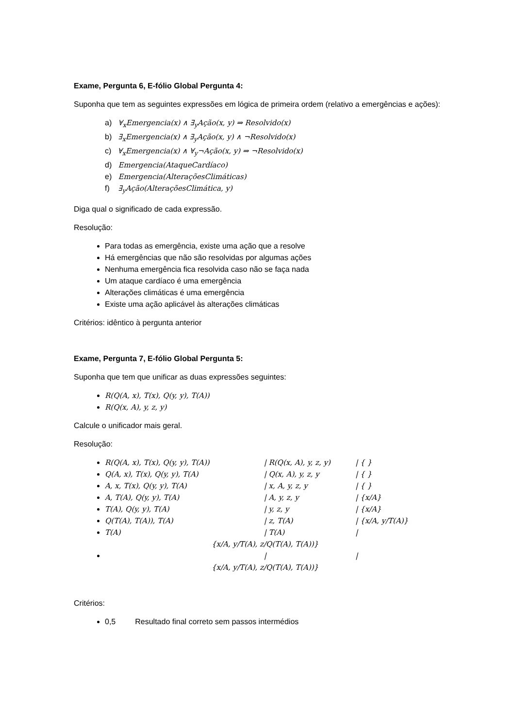Exame, Pergunta 6, E-fólio Global Pergunta 4:
Suponha que tem as seguintes expressões em lógica de primeira ordem (relativo a emergências e ações):
a) ∀<sub>x</sub>Emergencia(x) ∧ ∃<sub>y</sub>Ação(x, y) ⇒ Resolvido(x)
b) ∃<sub>x</sub>Emergencia(x) ∧ ∃<sub>y</sub>Ação(x, y) ∧ ¬Resolvido(x)
c) ∀<sub>x</sub>Emergencia(x) ∧ ∀<sub>y</sub>¬Ação(x, y) ⇒ ¬Resolvido(x)
d) Emergencia(AtaqueCardíaco)
e) Emergencia(AlteraçõesClimáticas)
f) ∃<sub>y</sub>Ação(AlteraçõesClimática, y)
Diga qual o significado de cada expressão.
Resolução:
Para todas as emergência, existe uma ação que a resolve
Há emergências que não são resolvidas por algumas ações
Nenhuma emergência fica resolvida caso não se faça nada
Um ataque cardíaco é uma emergência
Alterações climáticas é uma emergência
Existe uma ação aplicável às alterações climáticas
Critérios: idêntico à pergunta anterior
Exame, Pergunta 7, E-fólio Global Pergunta 5:
Suponha que tem que unificar as duas expressões seguintes:
R(Q(A, x), T(x), Q(y, y), T(A))
R(Q(x, A), y, z, y)
Calcule o unificador mais geral.
Resolução:
R(Q(A, x), T(x), Q(y, y), T(A)) | R(Q(x, A), y, z, y) | { }
Q(A, x), T(x), Q(y, y), T(A) | Q(x, A), y, z, y | { }
A, x, T(x), Q(y, y), T(A) | x, A, y, z, y | { }
A, T(A), Q(y, y), T(A) | A, y, z, y | {x/A}
T(A), Q(y, y), T(A) | y, z, y | {x/A}
Q(T(A), T(A)), T(A) | z, T(A) | {x/A, y/T(A)}
T(A) | T(A) |
{x/A, y/T(A), z/Q(T(A), T(A))}
| |
{x/A, y/T(A), z/Q(T(A), T(A))}
Critérios:
0,5 Resultado final correto sem passos intermédios